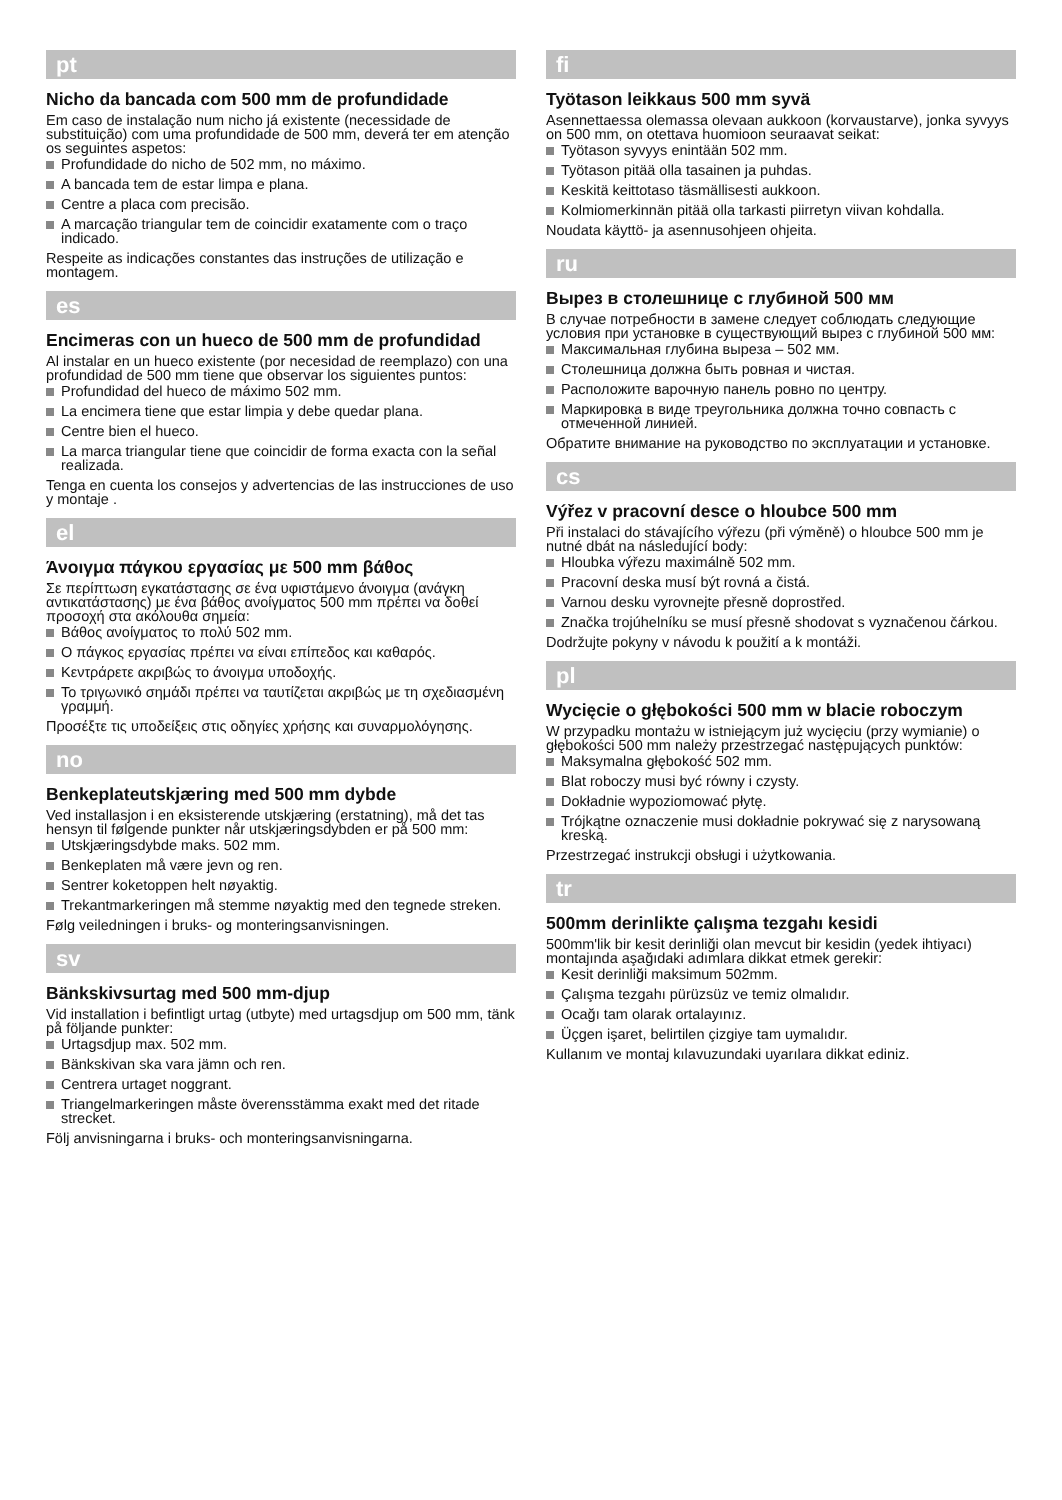pt
Nicho da bancada com 500 mm de profundidade
Em caso de instalação num nicho já existente (necessidade de substituição) com uma profundidade de 500 mm, deverá ter em atenção os seguintes aspetos:
Profundidade do nicho de 502 mm, no máximo.
A bancada tem de estar limpa e plana.
Centre a placa com precisão.
A marcação triangular tem de coincidir exatamente com o traço indicado.
Respeite as indicações constantes das instruções de utilização e montagem.
es
Encimeras con un hueco de 500 mm de profundidad
Al instalar en un hueco existente (por necesidad de reemplazo) con una profundidad de 500 mm tiene que observar los siguientes puntos:
Profundidad del hueco de máximo 502 mm.
La encimera tiene que estar limpia y debe quedar plana.
Centre bien el hueco.
La marca triangular tiene que coincidir de forma exacta con la señal realizada.
Tenga en cuenta los consejos y advertencias de las instrucciones de uso y montaje .
el
Άνοιγμα πάγκου εργασίας με 500 mm βάθος
Σε περίπτωση εγκατάστασης σε ένα υφιστάμενο άνοιγμα (ανάγκη αντικατάστασης) με ένα βάθος ανοίγματος 500 mm πρέπει να δοθεί προσοχή στα ακόλουθα σημεία:
Βάθος ανοίγματος το πολύ 502 mm.
Ο πάγκος εργασίας πρέπει να είναι επίπεδος και καθαρός.
Κεντράρετε ακριβώς το άνοιγμα υποδοχής.
Το τριγωνικό σημάδι πρέπει να ταυτίζεται ακριβώς με τη σχεδιασμένη γραμμή.
Προσέξτε τις υποδείξεις στις οδηγίες χρήσης και συναρμολόγησης.
no
Benkeplateutskjæring med 500 mm dybde
Ved installasjon i en eksisterende utskjæring (erstatning), må det tas hensyn til følgende punkter når utskjæringsdybden er på 500 mm:
Utskjæringsdybde maks. 502 mm.
Benkeplaten må være jevn og ren.
Sentrer koketoppen helt nøyaktig.
Trekantmarkeringen må stemme nøyaktig med den tegnede streken.
Følg veiledningen i bruks- og monteringsanvisningen.
sv
Bänkskivsurtag med 500 mm-djup
Vid installation i befintligt urtag (utbyte) med urtagsdjup om 500 mm, tänk på följande punkter:
Urtagsdjup max. 502 mm.
Bänkskivan ska vara jämn och ren.
Centrera urtaget noggrant.
Triangelmarkeringen måste överensstämma exakt med det ritade strecket.
Följ anvisningarna i bruks- och monteringsanvisningarna.
fi
Työtason leikkaus 500 mm syvä
Asennettaessa olemassa olevaan aukkoon (korvaustarve), jonka syvyys on 500 mm, on otettava huomioon seuraavat seikat:
Työtason syvyys enintään 502 mm.
Työtason pitää olla tasainen ja puhdas.
Keskitä keittotaso täsmällisesti aukkoon.
Kolmiomerkinnän pitää olla tarkasti piirretyn viivan kohdalla.
Noudata käyttö- ja asennusohjeen ohjeita.
ru
Вырез в столешнице с глубиной 500 мм
В случае потребности в замене следует соблюдать следующие условия при установке в существующий вырез с глубиной 500 мм:
Максимальная глубина выреза – 502 мм.
Столешница должна быть ровная и чистая.
Расположите варочную панель ровно по центру.
Маркировка в виде треугольника должна точно совпасть с отмеченной линией.
Обратите внимание на руководство по эксплуатации и установке.
cs
Výřez v pracovní desce o hloubce 500 mm
Při instalaci do stávajícího výřezu (při výměně) o hloubce 500 mm je nutné dbát na následující body:
Hloubka výřezu maximálně 502 mm.
Pracovní deska musí být rovná a čistá.
Varnou desku vyrovnejte přesně doprostřed.
Značka trojúhelníku se musí přesně shodovat s vyznačenou čárkou.
Dodržujte pokyny v návodu k použití a k montáži.
pl
Wycięcie o głębokości 500 mm w blacie roboczym
W przypadku montażu w istniejącym już wycięciu (przy wymianie) o głębokości 500 mm należy przestrzegać następujących punktów:
Maksymalna głębokość 502 mm.
Blat roboczy musi być równy i czysty.
Dokładnie wypoziomować płytę.
Trójkątne oznaczenie musi dokładnie pokrywać się z narysowaną kreską.
Przestrzegać instrukcji obsługi i użytkowania.
tr
500mm derinlikte çalışma tezgahı kesidi
500mm'lik bir kesit derinliği olan mevcut bir kesidin (yedek ihtiyacı) montajında aşağıdaki adımlara dikkat etmek gerekir:
Kesit derinliği maksimum 502mm.
Çalışma tezgahı pürüzsüz ve temiz olmalıdır.
Ocağı tam olarak ortalayınız.
Üçgen işaret, belirtilen çizgiye tam uymalıdır.
Kullanım ve montaj kılavuzundaki uyarılara dikkat ediniz.